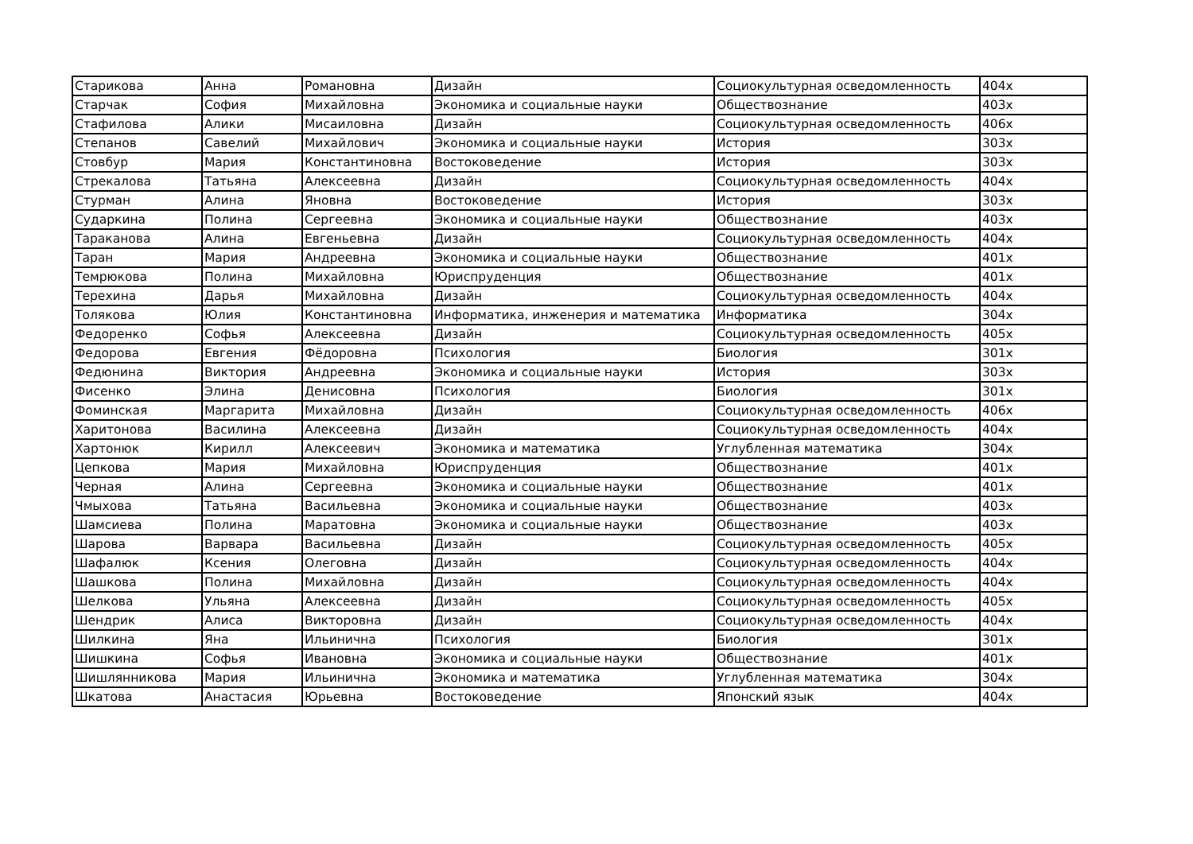| Старикова | Анна | Романовна | Дизайн | Социокультурная осведомленность | 404х |
| Старчак | София | Михайловна | Экономика и социальные науки | Обществознание | 403х |
| Стафилова | Алики | Мисаиловна | Дизайн | Социокультурная осведомленность | 406х |
| Степанов | Савелий | Михайлович | Экономика и социальные науки | История | 303х |
| Стовбур | Мария | Константиновна | Востоковедение | История | 303х |
| Стрекалова | Татьяна | Алексеевна | Дизайн | Социокультурная осведомленность | 404х |
| Стурман | Алина | Яновна | Востоковедение | История | 303х |
| Сударкина | Полина | Сергеевна | Экономика и социальные науки | Обществознание | 403х |
| Тараканова | Алина | Евгеньевна | Дизайн | Социокультурная осведомленность | 404х |
| Таран | Мария | Андреевна | Экономика и социальные науки | Обществознание | 401х |
| Темрюкова | Полина | Михайловна | Юриспруденция | Обществознание | 401х |
| Терехина | Дарья | Михайловна | Дизайн | Социокультурная осведомленность | 404х |
| Толякова | Юлия | Константиновна | Информатика, инженерия и математика | Информатика | 304х |
| Федоренко | Софья | Алексеевна | Дизайн | Социокультурная осведомленность | 405х |
| Федорова | Евгения | Фёдоровна | Психология | Биология | 301х |
| Федюнина | Виктория | Андреевна | Экономика и социальные науки | История | 303х |
| Фисенко | Элина | Денисовна | Психология | Биология | 301х |
| Фоминская | Маргарита | Михайловна | Дизайн | Социокультурная осведомленность | 406х |
| Харитонова | Василина | Алексеевна | Дизайн | Социокультурная осведомленность | 404х |
| Хартонюк | Кирилл | Алексеевич | Экономика и математика | Углубленная математика | 304х |
| Цепкова | Мария | Михайловна | Юриспруденция | Обществознание | 401х |
| Черная | Алина | Сергеевна | Экономика и социальные науки | Обществознание | 401х |
| Чмыхова | Татьяна | Васильевна | Экономика и социальные науки | Обществознание | 403х |
| Шамсиева | Полина | Маратовна | Экономика и социальные науки | Обществознание | 403х |
| Шарова | Варвара | Васильевна | Дизайн | Социокультурная осведомленность | 405х |
| Шафалюк | Ксения | Олеговна | Дизайн | Социокультурная осведомленность | 404х |
| Шашкова | Полина | Михайловна | Дизайн | Социокультурная осведомленность | 404х |
| Шелкова | Ульяна | Алексеевна | Дизайн | Социокультурная осведомленность | 405х |
| Шендрик | Алиса | Викторовна | Дизайн | Социокультурная осведомленность | 404х |
| Шилкина | Яна | Ильинична | Психология | Биология | 301х |
| Шишкина | Софья | Ивановна | Экономика и социальные науки | Обществознание | 401х |
| Шишлянникова | Мария | Ильинична | Экономика и математика | Углубленная математика | 304х |
| Шкатова | Анастасия | Юрьевна | Востоковедение | Японский язык | 404х |